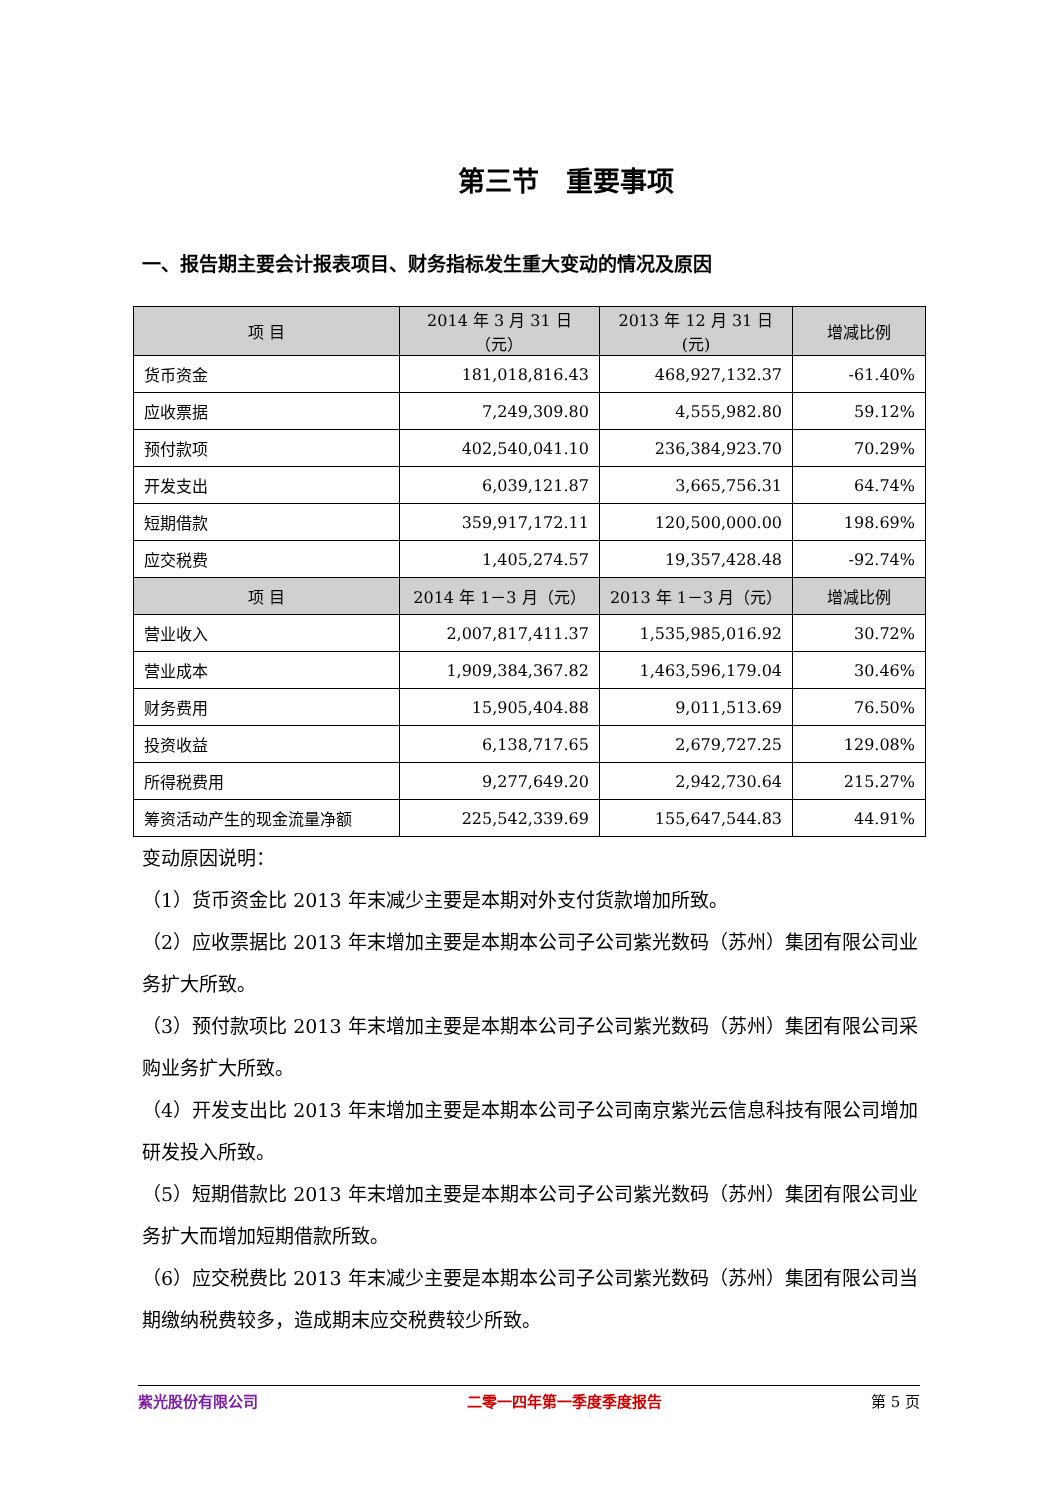第三节　重要事项
一、报告期主要会计报表项目、财务指标发生重大变动的情况及原因
| 项 目 | 2014 年 3 月 31 日（元） | 2013 年 12 月 31 日(元) | 增减比例 |
| --- | --- | --- | --- |
| 货币资金 | 181,018,816.43 | 468,927,132.37 | -61.40% |
| 应收票据 | 7,249,309.80 | 4,555,982.80 | 59.12% |
| 预付款项 | 402,540,041.10 | 236,384,923.70 | 70.29% |
| 开发支出 | 6,039,121.87 | 3,665,756.31 | 64.74% |
| 短期借款 | 359,917,172.11 | 120,500,000.00 | 198.69% |
| 应交税费 | 1,405,274.57 | 19,357,428.48 | -92.74% |
| 项 目 | 2014 年 1－3 月（元） | 2013 年 1－3 月（元） | 增减比例 |
| 营业收入 | 2,007,817,411.37 | 1,535,985,016.92 | 30.72% |
| 营业成本 | 1,909,384,367.82 | 1,463,596,179.04 | 30.46% |
| 财务费用 | 15,905,404.88 | 9,011,513.69 | 76.50% |
| 投资收益 | 6,138,717.65 | 2,679,727.25 | 129.08% |
| 所得税费用 | 9,277,649.20 | 2,942,730.64 | 215.27% |
| 筹资活动产生的现金流量净额 | 225,542,339.69 | 155,647,544.83 | 44.91% |
变动原因说明：
（1）货币资金比 2013 年末减少主要是本期对外支付货款增加所致。
（2）应收票据比 2013 年末增加主要是本期本公司子公司紫光数码（苏州）集团有限公司业务扩大所致。
（3）预付款项比 2013 年末增加主要是本期本公司子公司紫光数码（苏州）集团有限公司采购业务扩大所致。
（4）开发支出比 2013 年末增加主要是本期本公司子公司南京紫光云信息科技有限公司增加研发投入所致。
（5）短期借款比 2013 年末增加主要是本期本公司子公司紫光数码（苏州）集团有限公司业务扩大而增加短期借款所致。
（6）应交税费比 2013 年末减少主要是本期本公司子公司紫光数码（苏州）集团有限公司当期缴纳税费较多，造成期末应交税费较少所致。
紫光股份有限公司 二零一四年第一季度季度报告 第 5 页